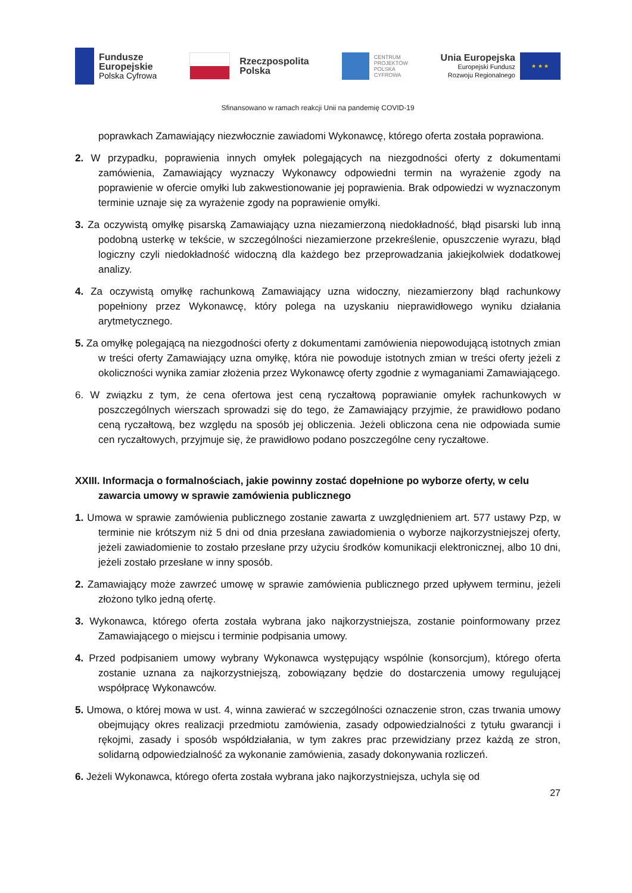Fundusze
Europejskie
Polska Cyfrowa
Rzeczpospolita
Polska
CENTRUM
PROJEKTÓW
POLSKA
CYFROWA
Unia Europejska
Europejski Fundusz
Rozwoju Regionalnego
★ ★ ★
Sfinansowano w ramach reakcji Unii na pandemię COVID-19
poprawkach Zamawiający niezwłocznie zawiadomi Wykonawcę, którego oferta została poprawiona.
2. W przypadku, poprawienia innych omyłek polegających na niezgodności oferty z dokumentami zamówienia, Zamawiający wyznaczy Wykonawcy odpowiedni termin na wyrażenie zgody na poprawienie w ofercie omyłki lub zakwestionowanie jej poprawienia. Brak odpowiedzi w wyznaczonym terminie uznaje się za wyrażenie zgody na poprawienie omyłki.
3. Za oczywistą omyłkę pisarską Zamawiający uzna niezamierzoną niedokładność, błąd pisarski lub inną podobną usterkę w tekście, w szczególności niezamierzone przekreślenie, opuszczenie wyrazu, błąd logiczny czyli niedokładność widoczną dla każdego bez przeprowadzania jakiejkolwiek dodatkowej analizy.
4. Za oczywistą omyłkę rachunkową Zamawiający uzna widoczny, niezamierzony błąd rachunkowy popełniony przez Wykonawcę, który polega na uzyskaniu nieprawidłowego wyniku działania arytmetycznego.
5. Za omyłkę polegającą na niezgodności oferty z dokumentami zamówienia niepowodującą istotnych zmian w treści oferty Zamawiający uzna omyłkę, która nie powoduje istotnych zmian w treści oferty jeżeli z okoliczności wynika zamiar złożenia przez Wykonawcę oferty zgodnie z wymaganiami Zamawiającego.
6. W związku z tym, że cena ofertowa jest ceną ryczałtową poprawianie omyłek rachunkowych w poszczególnych wierszach sprowadzi się do tego, że Zamawiający przyjmie, że prawidłowo podano ceną ryczałtową, bez względu na sposób jej obliczenia. Jeżeli obliczona cena nie odpowiada sumie cen ryczałtowych, przyjmuje się, że prawidłowo podano poszczególne ceny ryczałtowe.
XXIII. Informacja o formalnościach, jakie powinny zostać dopełnione po wyborze oferty, w celu zawarcia umowy w sprawie zamówienia publicznego
1. Umowa w sprawie zamówienia publicznego zostanie zawarta z uwzględnieniem art. 577 ustawy Pzp, w terminie nie krótszym niż 5 dni od dnia przesłana zawiadomienia o wyborze najkorzystniejszej oferty, jeżeli zawiadomienie to zostało przesłane przy użyciu środków komunikacji elektronicznej, albo 10 dni, jeżeli zostało przesłane w inny sposób.
2. Zamawiający może zawrzeć umowę w sprawie zamówienia publicznego przed upływem terminu, jeżeli złożono tylko jedną ofertę.
3. Wykonawca, którego oferta została wybrana jako najkorzystniejsza, zostanie poinformowany przez Zamawiającego o miejscu i terminie podpisania umowy.
4. Przed podpisaniem umowy wybrany Wykonawca występujący wspólnie (konsorcjum), którego oferta zostanie uznana za najkorzystniejszą, zobowiązany będzie do dostarczenia umowy regulującej współpracę Wykonawców.
5. Umowa, o której mowa w ust. 4, winna zawierać w szczególności oznaczenie stron, czas trwania umowy obejmujący okres realizacji przedmiotu zamówienia, zasady odpowiedzialności z tytułu gwarancji i rękojmi, zasady i sposób współdziałania, w tym zakres prac przewidziany przez każdą ze stron, solidarną odpowiedzialność za wykonanie zamówienia, zasady dokonywania rozliczeń.
6. Jeżeli Wykonawca, którego oferta została wybrana jako najkorzystniejsza, uchyla się od
27